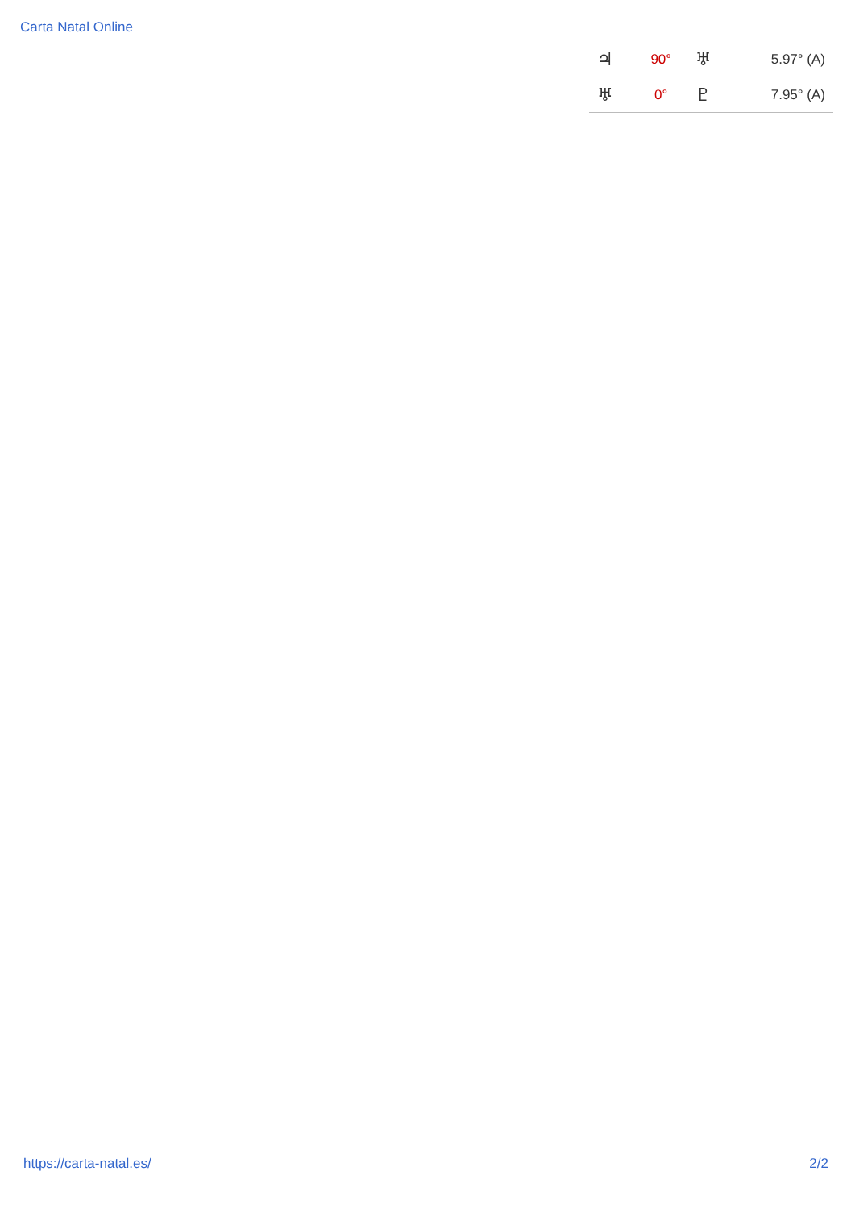Carta Natal Online
| ♃ | 90° | ♅ | 5.97° (A) |
| ♅ | 0° | ♇ | 7.95° (A) |
https://carta-natal.es/ 2/2